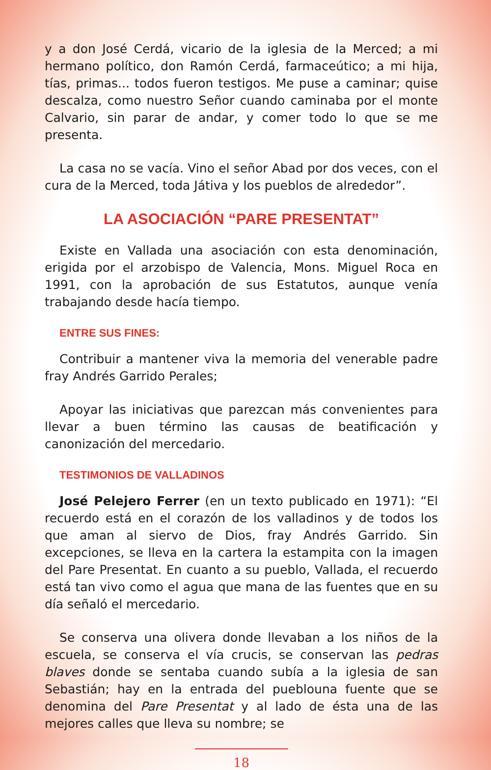y a don José Cerdá, vicario de la iglesia de la Merced; a mi hermano político, don Ramón Cerdá, farmaceútico; a mi hija, tías, primas... todos fueron testigos. Me puse a caminar; quise descalza, como nuestro Señor cuando caminaba por el monte Calvario, sin parar de andar, y comer todo lo que se me presenta.
La casa no se vacía. Vino el señor Abad por dos veces, con el cura de la Merced, toda Játiva y los pueblos de alrededor”.
LA ASOCIACIÓN “PARE PRESENTAT”
Existe en Vallada una asociación con esta denominación, erigida por el arzobispo de Valencia, Mons. Miguel Roca en 1991, con la aprobación de sus Estatutos, aunque venía trabajando desde hacía tiempo.
ENTRE SUS FINES:
Contribuir a mantener viva la memoria del venerable padre fray Andrés Garrido Perales;
Apoyar las iniciativas que parezcan más convenientes para llevar a buen término las causas de beatificación y canonización del mercedario.
TESTIMONIOS DE VALLADINOS
José Pelejero Ferrer (en un texto publicado en 1971): “El recuerdo está en el corazón de los valladinos y de todos los que aman al siervo de Dios, fray Andrés Garrido. Sin excepciones, se lleva en la cartera la estampita con la imagen del Pare Presentat. En cuanto a su pueblo, Vallada, el recuerdo está tan vivo como el agua que mana de las fuentes que en su día señaló el mercedario.
Se conserva una olivera donde llevaban a los niños de la escuela, se conserva el vía crucis, se conservan las pedras blaves donde se sentaba cuando subía a la iglesia de san Sebastián; hay en la entrada del pueblouna fuente que se denomina del Pare Presentat y al lado de ésta una de las mejores calles que lleva su nombre; se
18